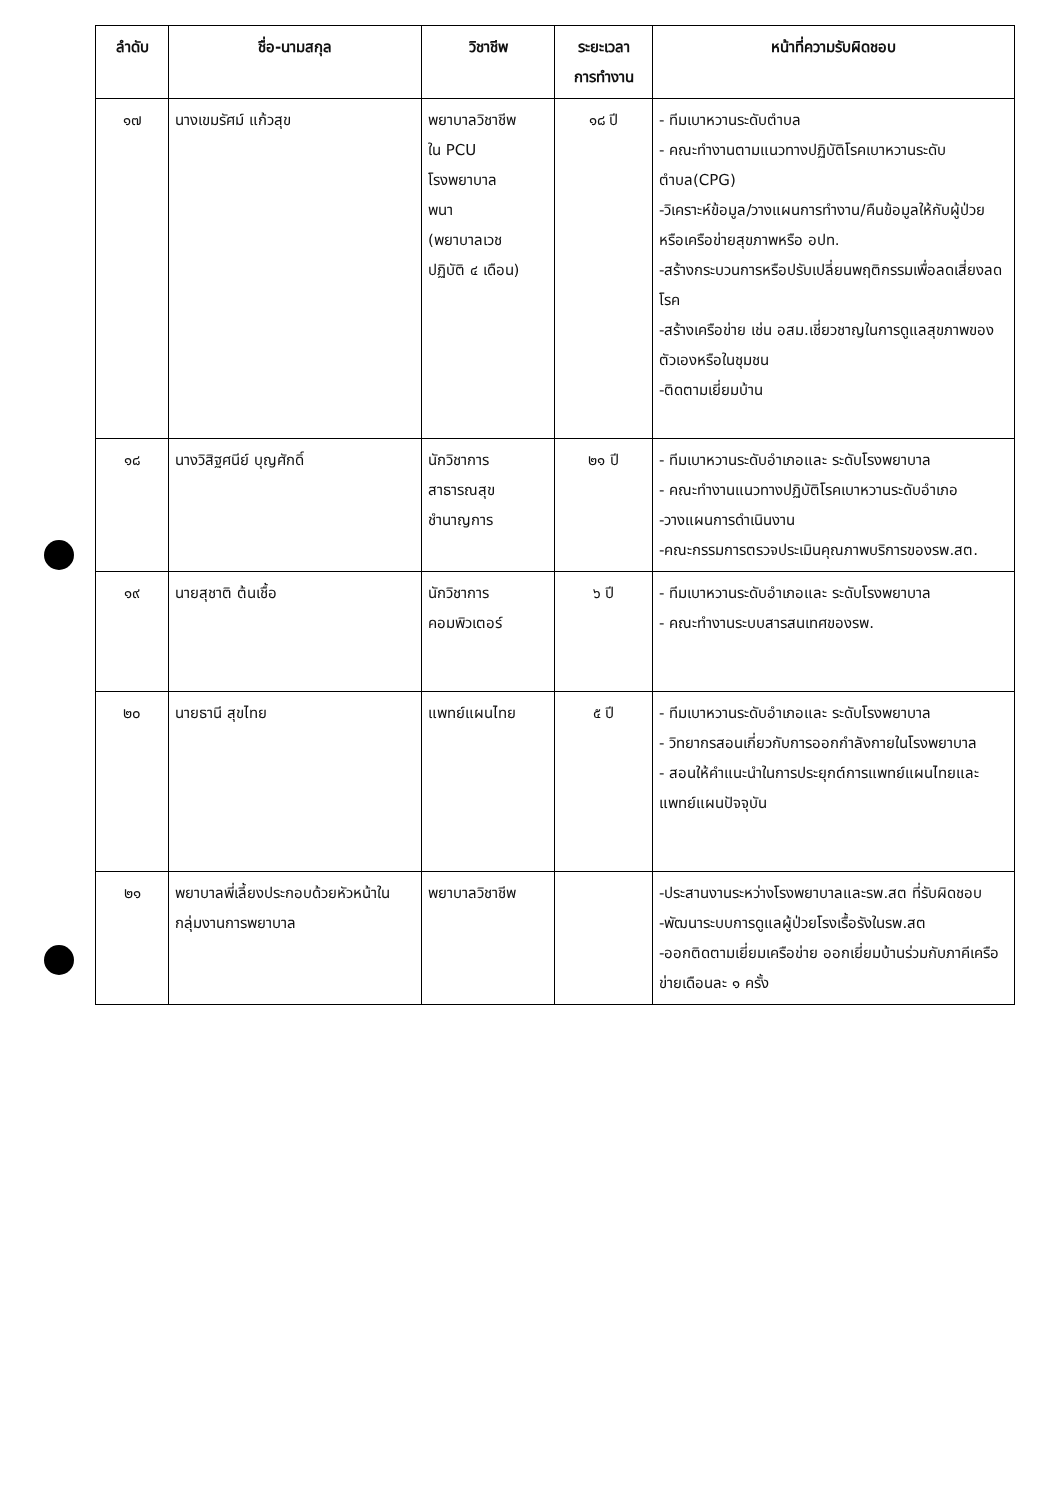| ลำดับ | ชื่อ-นามสกุล | วิชาชีพ | ระยะเวลา การทำงาน | หน้าที่ความรับผิดชอบ |
| --- | --- | --- | --- | --- |
| ๑๗ | นางเขมรัศม์ แก้วสุข | พยาบาลวิชาชีพ ใน PCU โรงพยาบาล พนา (พยาบาลเวช ปฏิบัติ ๔ เดือน) | ๑๘ ปี | - ทีมเบาหวานระดับตำบล - คณะทำงานตามแนวทางปฏิบัติโรคเบาหวานระดับตำบล(CPG) -วิเคราะห์ข้อมูล/วางแผนการทำงาน/คืนข้อมูลให้กับผู้ป่วยหรือเครือข่ายสุขภาพหรือ อปท. -สร้างกระบวนการหรือปรับเปลี่ยนพฤติกรรมเพื่อลดเสี่ยงลดโรค -สร้างเครือข่าย เช่น อสม.เชี่ยวชาญในการดูแลสุขภาพของตัวเองหรือในชุมชน -ติดตามเยี่ยมบ้าน |
| ๑๘ | นางวิสิฐศนีย์ บุญศักดิ์ | นักวิชาการ สาธารณสุข ชำนาญการ | ๒๑ ปี | - ทีมเบาหวานระดับอำเภอและ ระดับโรงพยาบาล - คณะทำงานแนวทางปฏิบัติโรคเบาหวานระดับอำเภอ -วางแผนการดำเนินงาน -คณะกรรมการตรวจประเมินคุณภาพบริการของรพ.สต. |
| ๑๙ | นายสุชาติ ต้นเชื้อ | นักวิชาการ คอมพิวเตอร์ | ๖ ปี | - ทีมเบาหวานระดับอำเภอและ ระดับโรงพยาบาล - คณะทำงานระบบสารสนเทศของรพ. |
| ๒๐ | นายธานี สุขไทย | แพทย์แผนไทย | ๕ ปี | - ทีมเบาหวานระดับอำเภอและ ระดับโรงพยาบาล - วิทยากรสอนเกี่ยวกับการออกกำลังกายในโรงพยาบาล - สอนให้คำแนะนำในการประยุกต์การแพทย์แผนไทยและแพทย์แผนปัจจุบัน |
| ๒๑ | พยาบาลพี่เลี้ยงประกอบด้วยหัวหน้าในกลุ่มงานการพยาบาล | พยาบาลวิชาชีพ | | -ประสานงานระหว่างโรงพยาบาลและรพ.สต ที่รับผิดชอบ -พัฒนาระบบการดูแลผู้ป่วยโรงเรื้อรังในรพ.สต -ออกติดตามเยี่ยมเครือข่าย ออกเยี่ยมบ้านร่วมกับภาคีเครือข่ายเดือนละ ๑ ครั้ง |